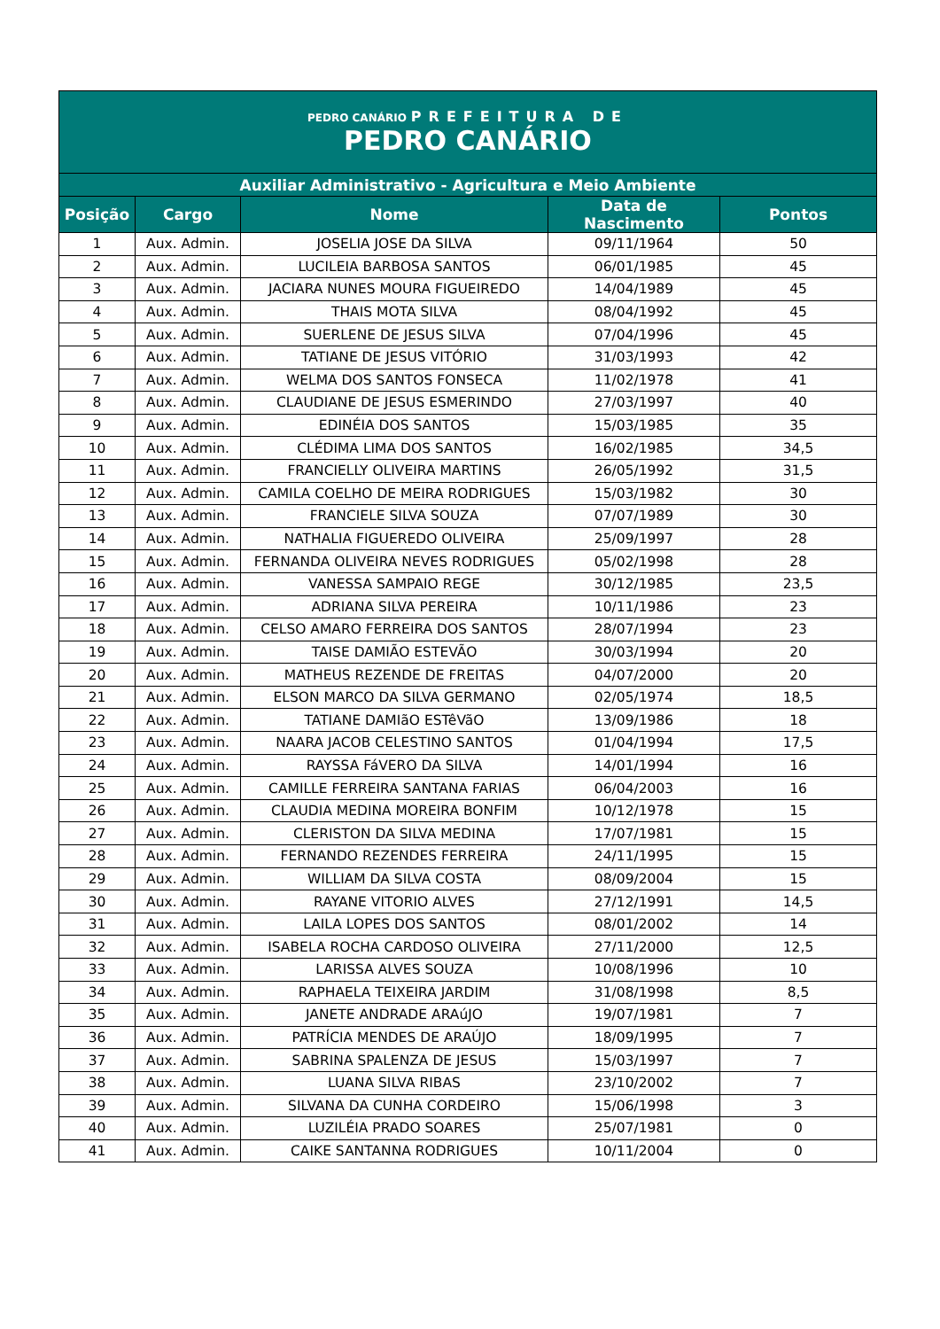| PEDRO CANÁRIO PREFEITURA DE PEDRO CANÁRIO | | | | |
| Auxiliar Administrativo - Agricultura e Meio Ambiente | | | | |
| Posição | Cargo | Nome | Data de Nascimento | Pontos |
| 1 | Aux. Admin. | JOSELIA JOSE DA SILVA | 09/11/1964 | 50 |
| 2 | Aux. Admin. | LUCILEIA BARBOSA SANTOS | 06/01/1985 | 45 |
| 3 | Aux. Admin. | JACIARA NUNES MOURA FIGUEIREDO | 14/04/1989 | 45 |
| 4 | Aux. Admin. | THAIS MOTA SILVA | 08/04/1992 | 45 |
| 5 | Aux. Admin. | SUERLENE DE JESUS SILVA | 07/04/1996 | 45 |
| 6 | Aux. Admin. | TATIANE DE JESUS VITÓRIO | 31/03/1993 | 42 |
| 7 | Aux. Admin. | WELMA DOS SANTOS FONSECA | 11/02/1978 | 41 |
| 8 | Aux. Admin. | CLAUDIANE DE JESUS ESMERINDO | 27/03/1997 | 40 |
| 9 | Aux. Admin. | EDINÉIA DOS SANTOS | 15/03/1985 | 35 |
| 10 | Aux. Admin. | CLÉDIMA LIMA DOS SANTOS | 16/02/1985 | 34,5 |
| 11 | Aux. Admin. | FRANCIELLY OLIVEIRA MARTINS | 26/05/1992 | 31,5 |
| 12 | Aux. Admin. | CAMILA COELHO DE MEIRA RODRIGUES | 15/03/1982 | 30 |
| 13 | Aux. Admin. | FRANCIELE SILVA SOUZA | 07/07/1989 | 30 |
| 14 | Aux. Admin. | NATHALIA FIGUEREDO OLIVEIRA | 25/09/1997 | 28 |
| 15 | Aux. Admin. | FERNANDA OLIVEIRA NEVES RODRIGUES | 05/02/1998 | 28 |
| 16 | Aux. Admin. | VANESSA SAMPAIO REGE | 30/12/1985 | 23,5 |
| 17 | Aux. Admin. | ADRIANA SILVA PEREIRA | 10/11/1986 | 23 |
| 18 | Aux. Admin. | CELSO AMARO FERREIRA DOS SANTOS | 28/07/1994 | 23 |
| 19 | Aux. Admin. | TAISE DAMIÃO ESTEVÃO | 30/03/1994 | 20 |
| 20 | Aux. Admin. | MATHEUS REZENDE DE FREITAS | 04/07/2000 | 20 |
| 21 | Aux. Admin. | ELSON MARCO DA SILVA GERMANO | 02/05/1974 | 18,5 |
| 22 | Aux. Admin. | TATIANE DAMIãO ESTêVãO | 13/09/1986 | 18 |
| 23 | Aux. Admin. | NAARA JACOB CELESTINO SANTOS | 01/04/1994 | 17,5 |
| 24 | Aux. Admin. | RAYSSA FáVERO DA SILVA | 14/01/1994 | 16 |
| 25 | Aux. Admin. | CAMILLE FERREIRA SANTANA FARIAS | 06/04/2003 | 16 |
| 26 | Aux. Admin. | CLAUDIA MEDINA MOREIRA BONFIM | 10/12/1978 | 15 |
| 27 | Aux. Admin. | CLERISTON DA SILVA MEDINA | 17/07/1981 | 15 |
| 28 | Aux. Admin. | FERNANDO REZENDES FERREIRA | 24/11/1995 | 15 |
| 29 | Aux. Admin. | WILLIAM DA SILVA COSTA | 08/09/2004 | 15 |
| 30 | Aux. Admin. | RAYANE VITORIO ALVES | 27/12/1991 | 14,5 |
| 31 | Aux. Admin. | LAILA LOPES DOS SANTOS | 08/01/2002 | 14 |
| 32 | Aux. Admin. | ISABELA ROCHA CARDOSO OLIVEIRA | 27/11/2000 | 12,5 |
| 33 | Aux. Admin. | LARISSA ALVES SOUZA | 10/08/1996 | 10 |
| 34 | Aux. Admin. | RAPHAELA TEIXEIRA JARDIM | 31/08/1998 | 8,5 |
| 35 | Aux. Admin. | JANETE ANDRADE ARAúJO | 19/07/1981 | 7 |
| 36 | Aux. Admin. | PATRÍCIA MENDES DE ARAÚJO | 18/09/1995 | 7 |
| 37 | Aux. Admin. | SABRINA SPALENZA DE JESUS | 15/03/1997 | 7 |
| 38 | Aux. Admin. | LUANA SILVA RIBAS | 23/10/2002 | 7 |
| 39 | Aux. Admin. | SILVANA DA CUNHA CORDEIRO | 15/06/1998 | 3 |
| 40 | Aux. Admin. | LUZILÉIA PRADO SOARES | 25/07/1981 | 0 |
| 41 | Aux. Admin. | CAIKE SANTANNA RODRIGUES | 10/11/2004 | 0 |